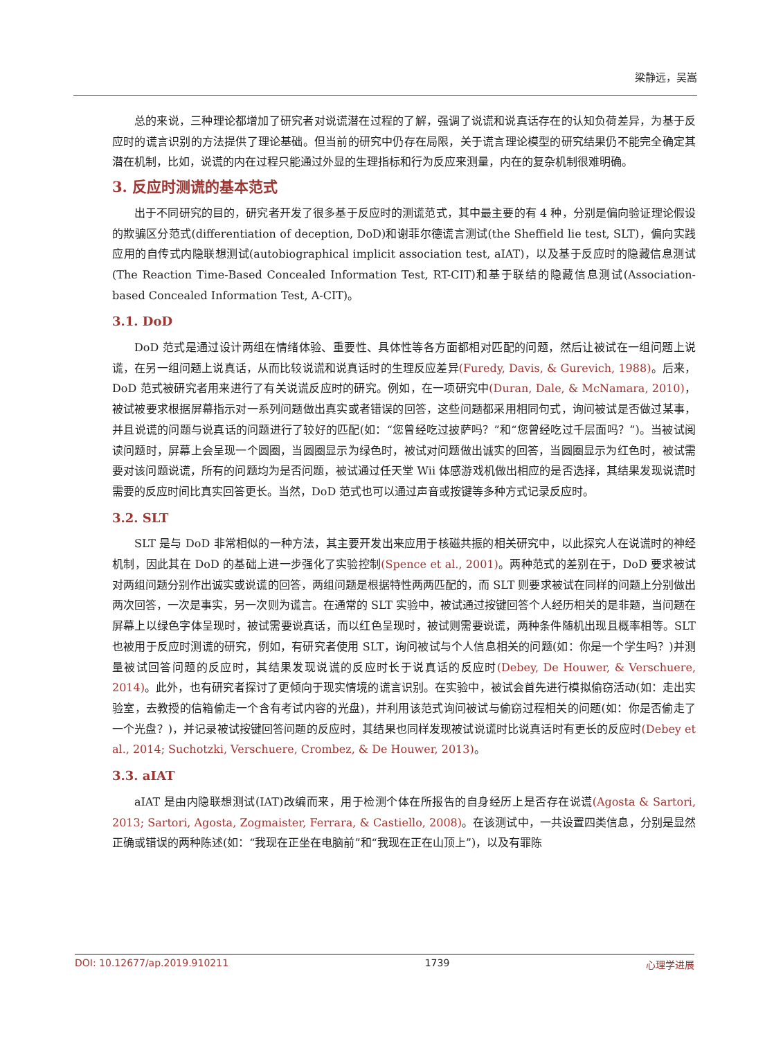梁静远，吴嵩
总的来说，三种理论都增加了研究者对说谎潜在过程的了解，强调了说谎和说真话存在的认知负荷差异，为基于反应时的谎言识别的方法提供了理论基础。但当前的研究中仍存在局限，关于谎言理论模型的研究结果仍不能完全确定其潜在机制，比如，说谎的内在过程只能通过外显的生理指标和行为反应来测量，内在的复杂机制很难明确。
3. 反应时测谎的基本范式
出于不同研究的目的，研究者开发了很多基于反应时的测谎范式，其中最主要的有 4 种，分别是偏向验证理论假设的欺骗区分范式(differentiation of deception, DoD)和谢菲尔德谎言测试(the Sheffield lie test, SLT)，偏向实践应用的自传式内隐联想测试(autobiographical implicit association test, aIAT)，以及基于反应时的隐藏信息测试(The Reaction Time-Based Concealed Information Test, RT-CIT)和基于联结的隐藏信息测试(Association-based Concealed Information Test, A-CIT)。
3.1. DoD
DoD 范式是通过设计两组在情绪体验、重要性、具体性等各方面都相对匹配的问题，然后让被试在一组问题上说谎，在另一组问题上说真话，从而比较说谎和说真话时的生理反应差异(Furedy, Davis, & Gurevich, 1988)。后来，DoD 范式被研究者用来进行了有关说谎反应时的研究。例如，在一项研究中(Duran, Dale, & McNamara, 2010)，被试被要求根据屏幕指示对一系列问题做出真实或者错误的回答，这些问题都采用相同句式，询问被试是否做过某事，并且说谎的问题与说真话的问题进行了较好的匹配(如：“您曾经吃过披萨吗？”和“您曾经吃过千层面吗？”)。当被试阅读问题时，屏幕上会呈现一个圆圈，当圆圈显示为绿色时，被试对问题做出诚实的回答，当圆圈显示为红色时，被试需要对该问题说谎，所有的问题均为是否问题，被试通过任天堂 Wii 体感游戏机做出相应的是否选择，其结果发现说谎时需要的反应时间比真实回答更长。当然，DoD 范式也可以通过声音或按键等多种方式记录反应时。
3.2. SLT
SLT 是与 DoD 非常相似的一种方法，其主要开发出来应用于核磁共振的相关研究中，以此探究人在说谎时的神经机制，因此其在 DoD 的基础上进一步强化了实验控制(Spence et al., 2001)。两种范式的差别在于，DoD 要求被试对两组问题分别作出诚实或说谎的回答，两组问题是根据特性两两匹配的，而 SLT 则要求被试在同样的问题上分别做出两次回答，一次是事实，另一次则为谎言。在通常的 SLT 实验中，被试通过按键回答个人经历相关的是非题，当问题在屏幕上以绿色字体呈现时，被试需要说真话，而以红色呈现时，被试则需要说谎，两种条件随机出现且概率相等。SLT 也被用于反应时测谎的研究，例如，有研究者使用 SLT，询问被试与个人信息相关的问题(如：你是一个学生吗？)并测量被试回答问题的反应时，其结果发现说谎的反应时长于说真话的反应时(Debey, De Houwer, & Verschuere, 2014)。此外，也有研究者探讨了更倾向于现实情境的谎言识别。在实验中，被试会首先进行模拟偷窃活动(如：走出实验室，去教授的信箱偷走一个含有考试内容的光盘)，并利用该范式询问被试与偷窃过程相关的问题(如：你是否偷走了一个光盘？)，并记录被试按键回答问题的反应时，其结果也同样发现被试说谎时比说真话时有更长的反应时(Debey et al., 2014; Suchotzki, Verschuere, Crombez, & De Houwer, 2013)。
3.3. aIAT
aIAT 是由内隐联想测试(IAT)改编而来，用于检测个体在所报告的自身经历上是否存在说谎(Agosta & Sartori, 2013; Sartori, Agosta, Zogmaister, Ferrara, & Castiello, 2008)。在该测试中，一共设置四类信息，分别是显然正确或错误的两种陈述(如：“我现在正坐在电脑前”和“我现在正在山顶上”)，以及有罪陈
DOI: 10.12677/ap.2019.910211 1739 心理学进展